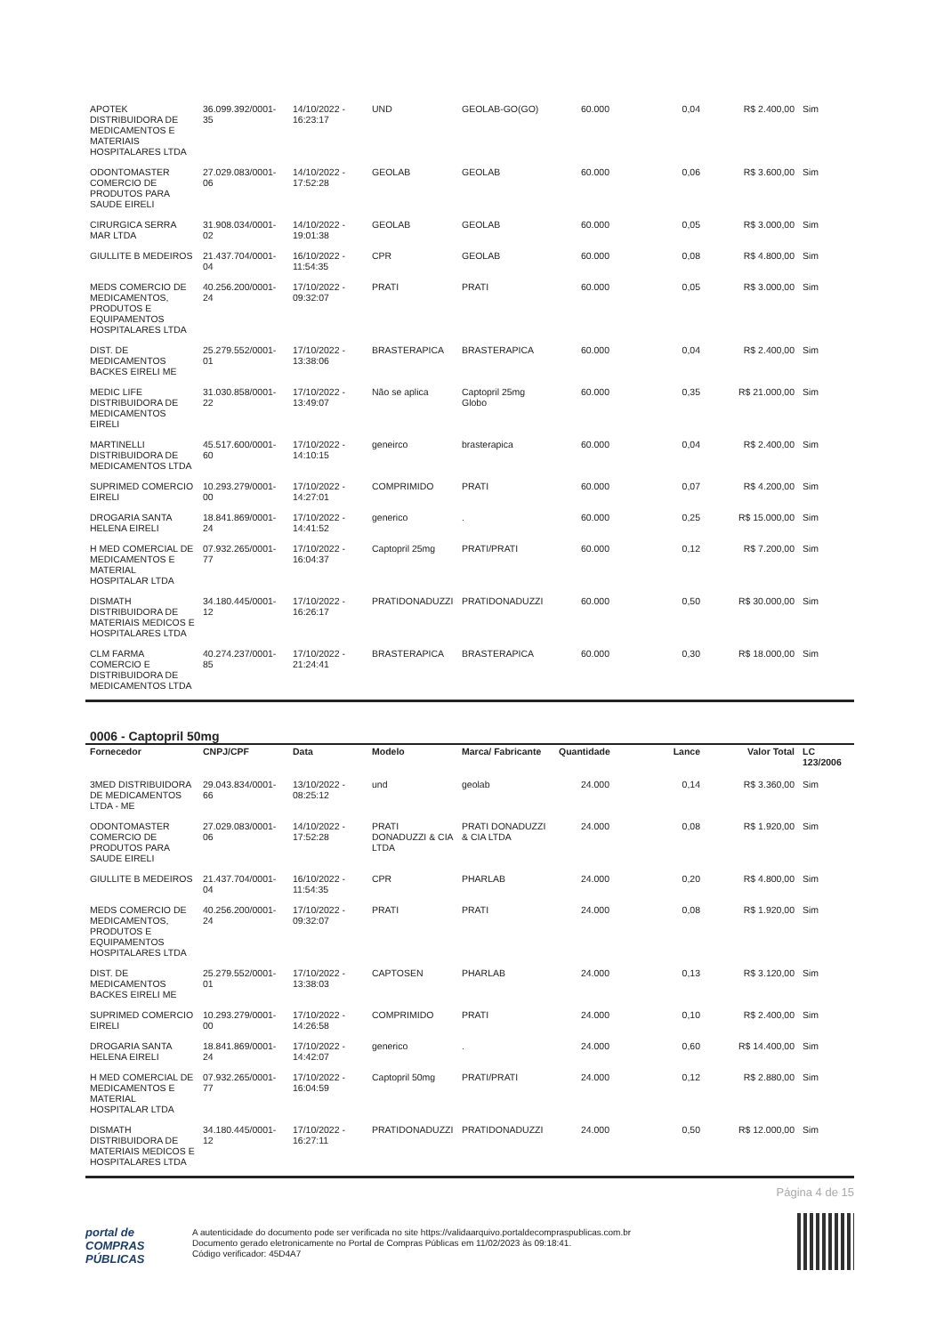| APOTEK DISTRIBUIDORA DE MEDICAMENTOS E MATERIAIS HOSPITALARES LTDA | 36.099.392/0001-35 | 14/10/2022 - 16:23:17 | UND | GEOLAB-GO(GO) | 60.000 | 0,04 | R$ 2.400,00 | Sim |
| ODONTOMASTER COMERCIO DE PRODUTOS PARA SAUDE EIRELI | 27.029.083/0001-06 | 14/10/2022 - 17:52:28 | GEOLAB | GEOLAB | 60.000 | 0,06 | R$ 3.600,00 | Sim |
| CIRURGICA SERRA MAR LTDA | 31.908.034/0001-02 | 14/10/2022 - 19:01:38 | GEOLAB | GEOLAB | 60.000 | 0,05 | R$ 3.000,00 | Sim |
| GIULLITE B MEDEIROS | 21.437.704/0001-04 | 16/10/2022 - 11:54:35 | CPR | GEOLAB | 60.000 | 0,08 | R$ 4.800,00 | Sim |
| MEDS COMERCIO DE MEDICAMENTOS, PRODUTOS E EQUIPAMENTOS HOSPITALARES LTDA | 40.256.200/0001-24 | 17/10/2022 - 09:32:07 | PRATI | PRATI | 60.000 | 0,05 | R$ 3.000,00 | Sim |
| DIST. DE MEDICAMENTOS BACKES EIRELI ME | 25.279.552/0001-01 | 17/10/2022 - 13:38:06 | BRASTERAPICA | BRASTERAPICA | 60.000 | 0,04 | R$ 2.400,00 | Sim |
| MEDIC LIFE DISTRIBUIDORA DE MEDICAMENTOS EIRELI | 31.030.858/0001-22 | 17/10/2022 - 13:49:07 | Não se aplica | Captopril 25mg Globo | 60.000 | 0,35 | R$ 21.000,00 | Sim |
| MARTINELLI DISTRIBUIDORA DE MEDICAMENTOS LTDA | 45.517.600/0001-60 | 17/10/2022 - 14:10:15 | geneirco | brasterapica | 60.000 | 0,04 | R$ 2.400,00 | Sim |
| SUPRIMED COMERCIO EIRELI | 10.293.279/0001-00 | 17/10/2022 - 14:27:01 | COMPRIMIDO | PRATI | 60.000 | 0,07 | R$ 4.200,00 | Sim |
| DROGARIA SANTA HELENA EIRELI | 18.841.869/0001-24 | 17/10/2022 - 14:41:52 | generico | . | 60.000 | 0,25 | R$ 15.000,00 | Sim |
| H MED COMERCIAL DE MEDICAMENTOS E MATERIAL HOSPITALAR LTDA | 07.932.265/0001-77 | 17/10/2022 - 16:04:37 | Captopril 25mg | PRATI/PRATI | 60.000 | 0,12 | R$ 7.200,00 | Sim |
| DISMATH DISTRIBUIDORA DE MATERIAIS MEDICOS E HOSPITALARES LTDA | 34.180.445/0001-12 | 17/10/2022 - 16:26:17 | PRATIDONADUZZI | PRATIDONADUZZI | 60.000 | 0,50 | R$ 30.000,00 | Sim |
| CLM FARMA COMERCIO E DISTRIBUIDORA DE MEDICAMENTOS LTDA | 40.274.237/0001-85 | 17/10/2022 - 21:24:41 | BRASTERAPICA | BRASTERAPICA | 60.000 | 0,30 | R$ 18.000,00 | Sim |
0006 - Captopril 50mg
| Fornecedor | CNPJ/CPF | Data | Modelo | Marca/ Fabricante | Quantidade | Lance | Valor Total | LC 123/2006 |
| --- | --- | --- | --- | --- | --- | --- | --- | --- |
| 3MED DISTRIBUIDORA DE MEDICAMENTOS LTDA - ME | 29.043.834/0001-66 | 13/10/2022 - 08:25:12 | und | geolab | 24.000 | 0,14 | R$ 3.360,00 | Sim |
| ODONTOMASTER COMERCIO DE PRODUTOS PARA SAUDE EIRELI | 27.029.083/0001-06 | 14/10/2022 - 17:52:28 | PRATI DONADUZZI & CIA LTDA | PRATI DONADUZZI & CIA LTDA | 24.000 | 0,08 | R$ 1.920,00 | Sim |
| GIULLITE B MEDEIROS | 21.437.704/0001-04 | 16/10/2022 - 11:54:35 | CPR | PHARLAB | 24.000 | 0,20 | R$ 4.800,00 | Sim |
| MEDS COMERCIO DE MEDICAMENTOS, PRODUTOS E EQUIPAMENTOS HOSPITALARES LTDA | 40.256.200/0001-24 | 17/10/2022 - 09:32:07 | PRATI | PRATI | 24.000 | 0,08 | R$ 1.920,00 | Sim |
| DIST. DE MEDICAMENTOS BACKES EIRELI ME | 25.279.552/0001-01 | 17/10/2022 - 13:38:03 | CAPTOSEN | PHARLAB | 24.000 | 0,13 | R$ 3.120,00 | Sim |
| SUPRIMED COMERCIO EIRELI | 10.293.279/0001-00 | 17/10/2022 - 14:26:58 | COMPRIMIDO | PRATI | 24.000 | 0,10 | R$ 2.400,00 | Sim |
| DROGARIA SANTA HELENA EIRELI | 18.841.869/0001-24 | 17/10/2022 - 14:42:07 | generico | . | 24.000 | 0,60 | R$ 14.400,00 | Sim |
| H MED COMERCIAL DE MEDICAMENTOS E MATERIAL HOSPITALAR LTDA | 07.932.265/0001-77 | 17/10/2022 - 16:04:59 | Captopril 50mg | PRATI/PRATI | 24.000 | 0,12 | R$ 2.880,00 | Sim |
| DISMATH DISTRIBUIDORA DE MATERIAIS MEDICOS E HOSPITALARES LTDA | 34.180.445/0001-12 | 17/10/2022 - 16:27:11 | PRATIDONADUZZI | PRATIDONADUZZI | 24.000 | 0,50 | R$ 12.000,00 | Sim |
Página 4 de 15
portal de
COMPRAS
PÚBLICAS
A autenticidade do documento pode ser verificada no site https://validaarquivo.portaldecompraspublicas.com.br
Documento gerado eletronicamente no Portal de Compras Públicas em 11/02/2023 às 09:18:41.
Código verificador: 45D4A7